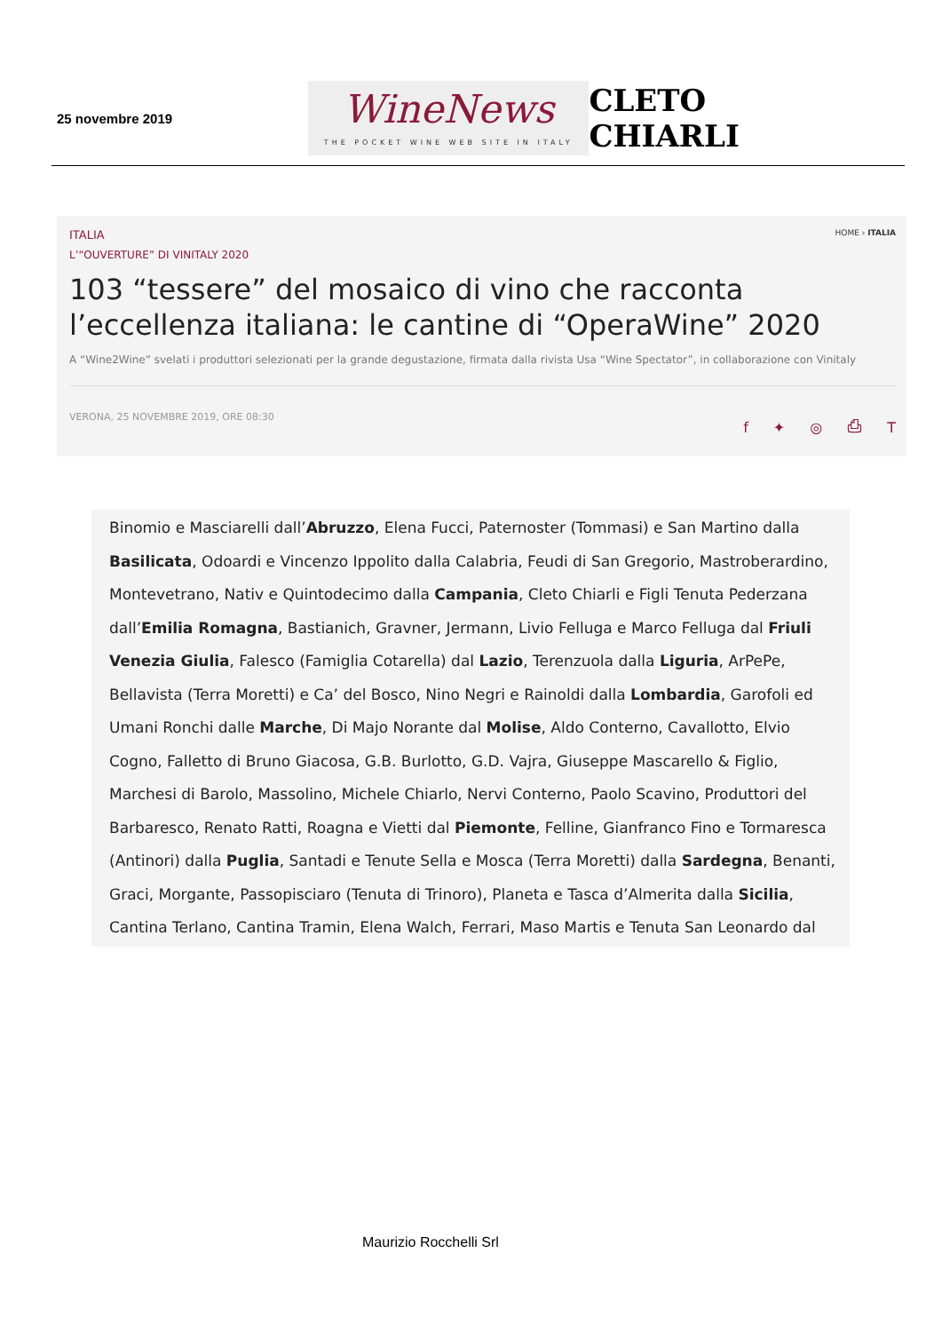25 novembre 2019
WineNews
THE POCKET WINE WEB SITE IN ITALY
CLETO CHIARLI
ITALIA HOME › ITALIA
L’“OUVERTURE” DI VINITALY 2020
103 “tessere” del mosaico di vino che racconta l’eccellenza italiana: le cantine di “OperaWine” 2020
A “Wine2Wine” svelati i produttori selezionati per la grande degustazione, firmata dalla rivista Usa “Wine Spectator”, in collaborazione con Vinitaly
VERONA, 25 NOVEMBRE 2019, ORE 08:30 f ✦ ◎ ⎙ T
Binomio e Masciarelli dall’Abruzzo, Elena Fucci, Paternoster (Tommasi) e San Martino dalla Basilicata, Odoardi e Vincenzo Ippolito dalla Calabria, Feudi di San Gregorio, Mastroberardino, Montevetrano, Nativ e Quintodecimo dalla Campania, Cleto Chiarli e Figli Tenuta Pederzana dall’Emilia Romagna, Bastianich, Gravner, Jermann, Livio Felluga e Marco Felluga dal Friuli Venezia Giulia, Falesco (Famiglia Cotarella) dal Lazio, Terenzuola dalla Liguria, ArPePe, Bellavista (Terra Moretti) e Ca’ del Bosco, Nino Negri e Rainoldi dalla Lombardia, Garofoli ed Umani Ronchi dalle Marche, Di Majo Norante dal Molise, Aldo Conterno, Cavallotto, Elvio Cogno, Falletto di Bruno Giacosa, G.B. Burlotto, G.D. Vajra, Giuseppe Mascarello & Figlio, Marchesi di Barolo, Massolino, Michele Chiarlo, Nervi Conterno, Paolo Scavino, Produttori del Barbaresco, Renato Ratti, Roagna e Vietti dal Piemonte, Felline, Gianfranco Fino e Tormaresca (Antinori) dalla Puglia, Santadi e Tenute Sella e Mosca (Terra Moretti) dalla Sardegna, Benanti, Graci, Morgante, Passopisciaro (Tenuta di Trinoro), Planeta e Tasca d’Almerita dalla Sicilia, Cantina Terlano, Cantina Tramin, Elena Walch, Ferrari, Maso Martis e Tenuta San Leonardo dal
Maurizio Rocchelli Srl